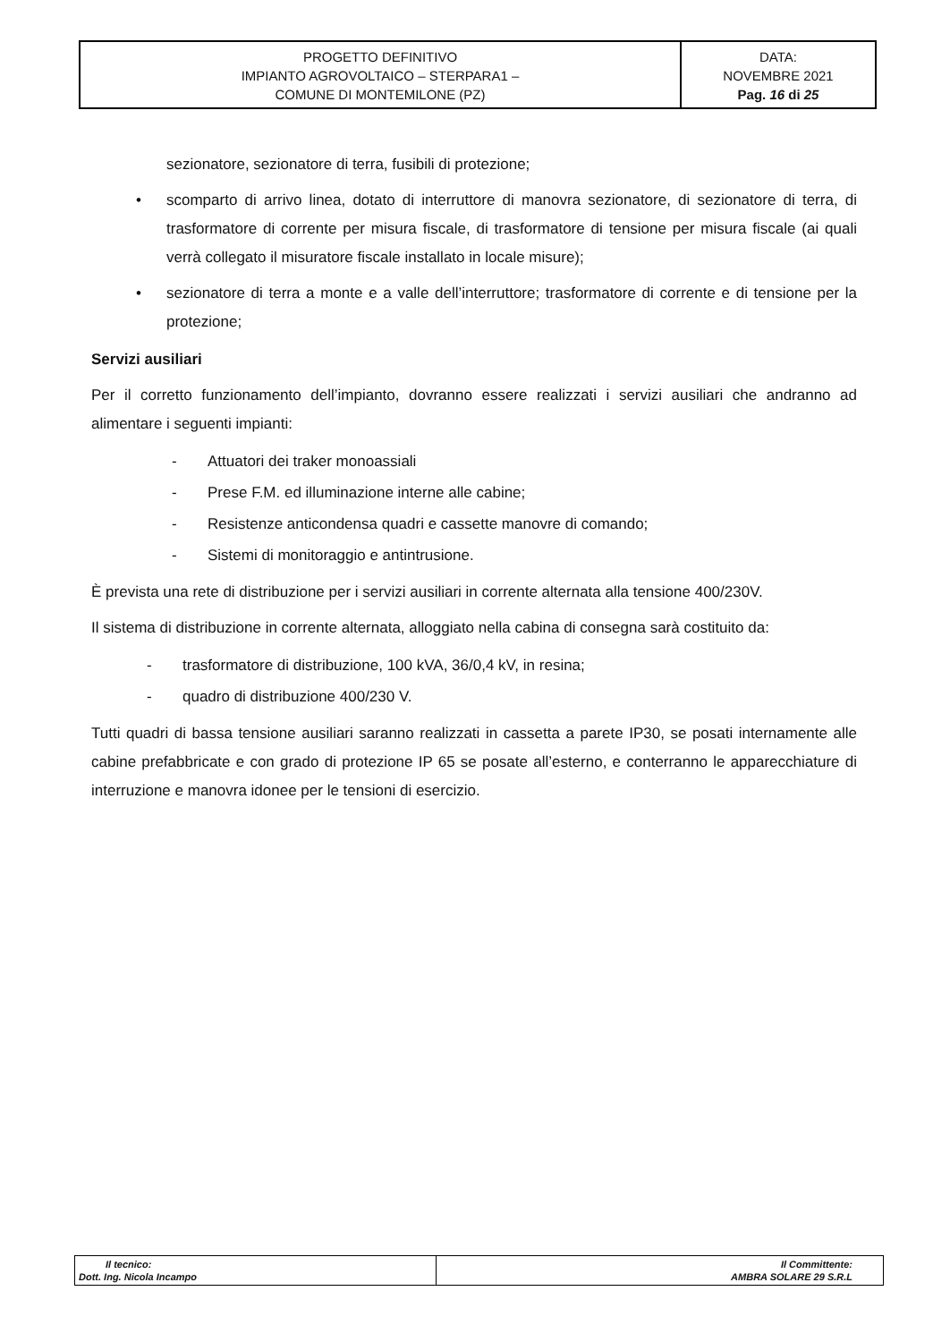| PROGETTO DEFINITIVO IMPIANTO AGROVOLTAICO – STERPARA1 – COMUNE DI MONTEMILONE (PZ) | DATA: NOVEMBRE 2021 Pag. 16 di 25 |
sezionatore, sezionatore di terra, fusibili di protezione;
• scomparto di arrivo linea, dotato di interruttore di manovra sezionatore, di sezionatore di terra, di trasformatore di corrente per misura fiscale, di trasformatore di tensione per misura fiscale (ai quali verrà collegato il misuratore fiscale installato in locale misure);
• sezionatore di terra a monte e a valle dell’interruttore; trasformatore di corrente e di tensione per la protezione;
Servizi ausiliari
Per il corretto funzionamento dell’impianto, dovranno essere realizzati i servizi ausiliari che andranno ad alimentare i seguenti impianti:
- Attuatori dei traker monoassiali
- Prese F.M. ed illuminazione interne alle cabine;
- Resistenze anticondensa quadri e cassette manovre di comando;
- Sistemi di monitoraggio e antintrusione.
È prevista una rete di distribuzione per i servizi ausiliari in corrente alternata alla tensione 400/230V.
Il sistema di distribuzione in corrente alternata, alloggiato nella cabina di consegna sarà costituito da:
- trasformatore di distribuzione, 100 kVA, 36/0,4 kV, in resina;
- quadro di distribuzione 400/230 V.
Tutti quadri di bassa tensione ausiliari saranno realizzati in cassetta a parete IP30, se posati internamente alle cabine prefabbricate e con grado di protezione IP 65 se posate all’esterno, e conterranno le apparecchiature di interruzione e manovra idonee per le tensioni di esercizio.
| Il tecnico: Dott. Ing. Nicola Incampo | Il Committente: AMBRA SOLARE 29 S.R.L |